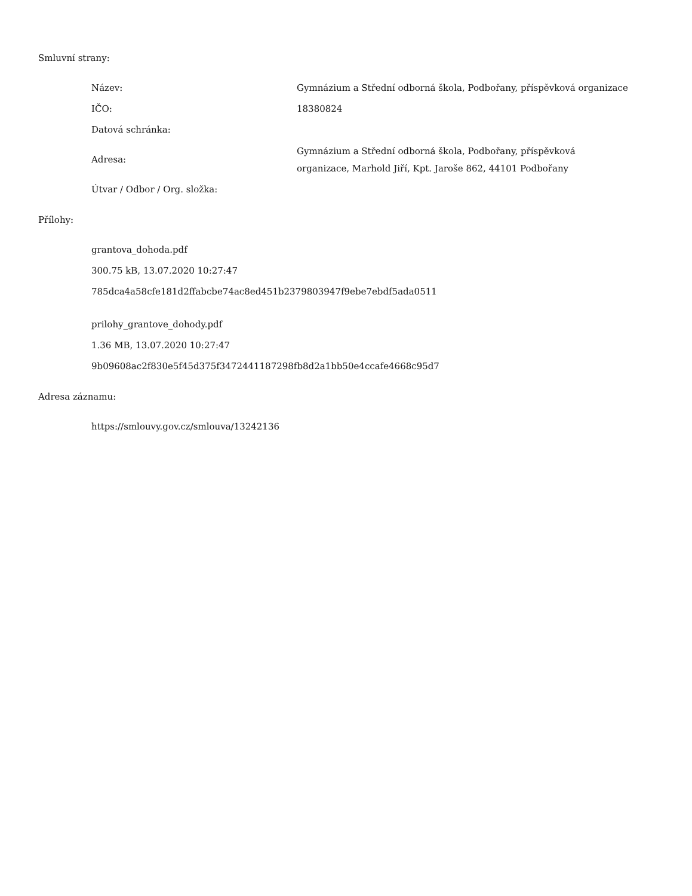Smluvní strany:
| Název: | Gymnázium a Střední odborná škola, Podbořany, příspěvková organizace |
| IČO: | 18380824 |
| Datová schránka: | |
| Adresa: | Gymnázium a Střední odborná škola, Podbořany, příspěvková organizace, Marhold Jiří, Kpt. Jaroše 862, 44101 Podbořany |
| Útvar / Odbor / Org. složka: | |
Přílohy:
grantova_dohoda.pdf
300.75 kB, 13.07.2020 10:27:47
785dca4a58cfe181d2ffabcbe74ac8ed451b2379803947f9ebe7ebdf5ada0511
prilohy_grantove_dohody.pdf
1.36 MB, 13.07.2020 10:27:47
9b09608ac2f830e5f45d375f3472441187298fb8d2a1bb50e4ccafe4668c95d7
Adresa záznamu:
https://smlouvy.gov.cz/smlouva/13242136